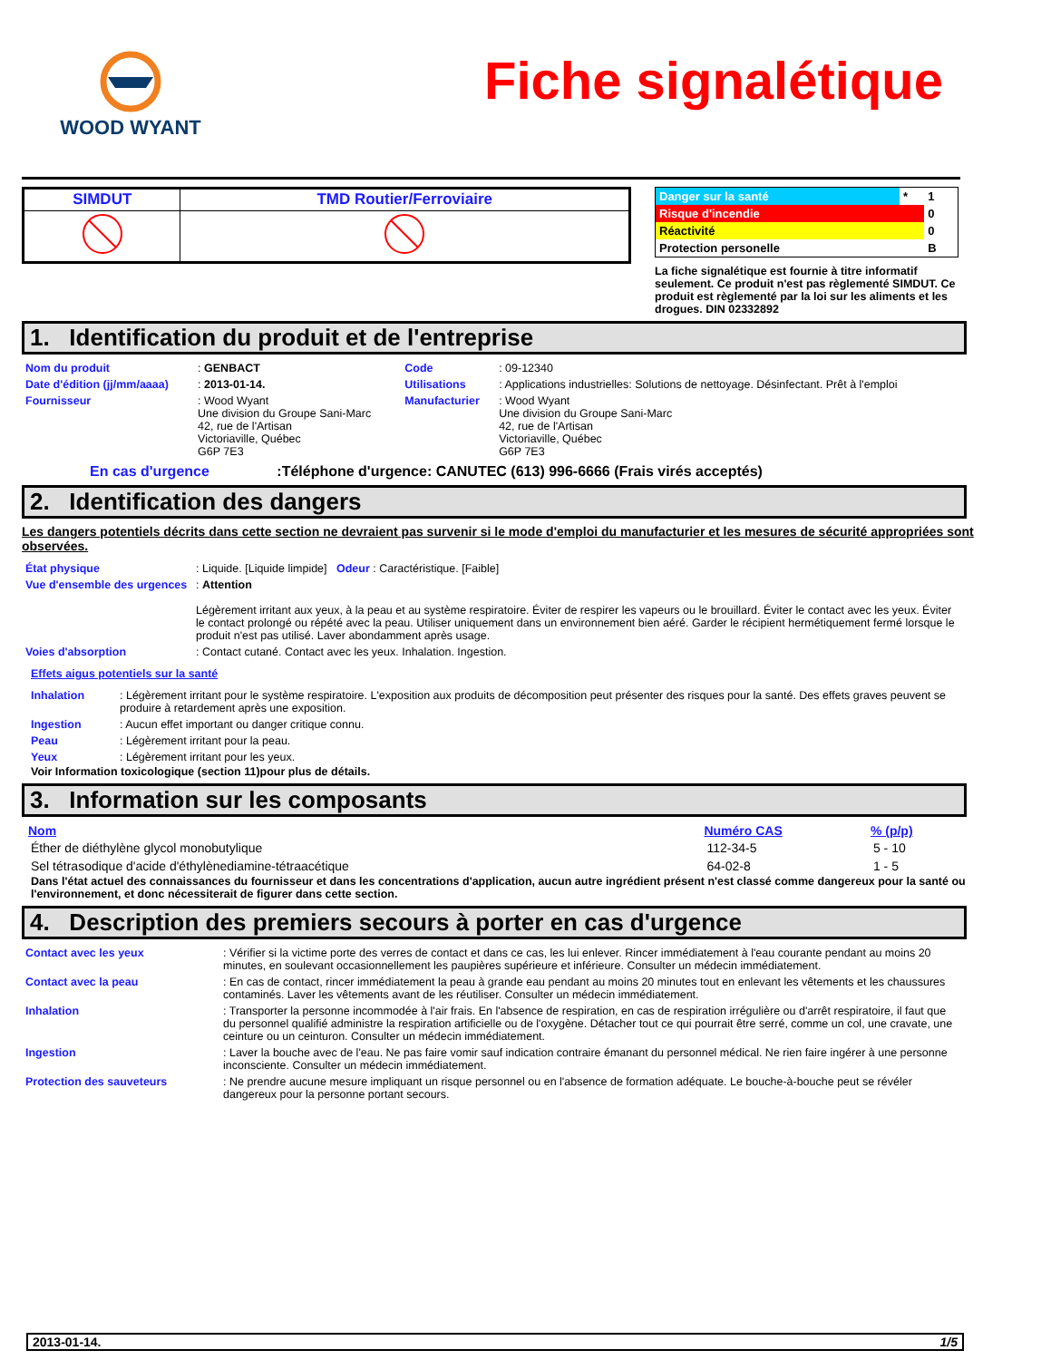WOOD WYANT
Fiche signalétique
| SIMDUT | TMD Routier/Ferroviaire |
| --- | --- |
| Danger sur la santé | * | 1 |
| Risque d'incendie | | 0 |
| Réactivité | | 0 |
| Protection personelle | | B |
La fiche signalétique est fournie à titre informatif seulement. Ce produit n'est pas règlementé SIMDUT. Ce produit est règlementé par la loi sur les aliments et les drogues. DIN 02332892
1. Identification du produit et de l'entreprise
| Nom du produit | : GENBACT | Code | : 09-12340 |
| Date d'édition (jj/mm/aaaa) | : 2013-01-14. | Utilisations | : Applications industrielles: Solutions de nettoyage. Désinfectant. Prêt à l'emploi |
| Fournisseur | : Wood Wyant Une division du Groupe Sani-Marc 42, rue de l'Artisan Victoriaville, Québec G6P 7E3 | Manufacturier | : Wood Wyant Une division du Groupe Sani-Marc 42, rue de l'Artisan Victoriaville, Québec G6P 7E3 |
En cas d'urgence :Téléphone d'urgence: CANUTEC (613) 996-6666 (Frais virés acceptés)
2. Identification des dangers
Les dangers potentiels décrits dans cette section ne devraient pas survenir si le mode d'emploi du manufacturier et les mesures de sécurité appropriées sont observées.
| État physique | : Liquide. [Liquide limpide] Odeur : Caractéristique. [Faible] |
| Vue d'ensemble des urgences | : Attention Légèrement irritant aux yeux, à la peau et au système respiratoire. Éviter de respirer les vapeurs ou le brouillard. Éviter le contact avec les yeux. Éviter le contact prolongé ou répété avec la peau. Utiliser uniquement dans un environnement bien aéré. Garder le récipient hermétiquement fermé lorsque le produit n'est pas utilisé. Laver abondamment après usage. |
| Voies d'absorption | : Contact cutané. Contact avec les yeux. Inhalation. Ingestion. |
Effets aigus potentiels sur la santé
| Inhalation | : Légèrement irritant pour le système respiratoire. L'exposition aux produits de décomposition peut présenter des risques pour la santé. Des effets graves peuvent se produire à retardement après une exposition. |
| Ingestion | : Aucun effet important ou danger critique connu. |
| Peau | : Légèrement irritant pour la peau. |
| Yeux | : Légèrement irritant pour les yeux. |
Voir Information toxicologique (section 11)pour plus de détails.
3. Information sur les composants
| Nom | Numéro CAS | % (p/p) |
| --- | --- | --- |
| Éther de diéthylène glycol monobutylique | 112-34-5 | 5 - 10 |
| Sel tétrasodique d'acide d'éthylènediamine-tétraacétique | 64-02-8 | 1 - 5 |
Dans l'état actuel des connaissances du fournisseur et dans les concentrations d'application, aucun autre ingrédient présent n'est classé comme dangereux pour la santé ou l'environnement, et donc nécessiterait de figurer dans cette section.
4. Description des premiers secours à porter en cas d'urgence
| Contact avec les yeux | : Vérifier si la victime porte des verres de contact et dans ce cas, les lui enlever. Rincer immédiatement à l'eau courante pendant au moins 20 minutes, en soulevant occasionnellement les paupières supérieure et inférieure. Consulter un médecin immédiatement. |
| Contact avec la peau | : En cas de contact, rincer immédiatement la peau à grande eau pendant au moins 20 minutes tout en enlevant les vêtements et les chaussures contaminés. Laver les vêtements avant de les réutiliser. Consulter un médecin immédiatement. |
| Inhalation | : Transporter la personne incommodée à l'air frais. En l'absence de respiration, en cas de respiration irrégulière ou d'arrêt respiratoire, il faut que du personnel qualifié administre la respiration artificielle ou de l'oxygène. Détacher tout ce qui pourrait être serré, comme un col, une cravate, une ceinture ou un ceinturon. Consulter un médecin immédiatement. |
| Ingestion | : Laver la bouche avec de l'eau. Ne pas faire vomir sauf indication contraire émanant du personnel médical. Ne rien faire ingérer à une personne inconsciente. Consulter un médecin immédiatement. |
| Protection des sauveteurs | : Ne prendre aucune mesure impliquant un risque personnel ou en l'absence de formation adéquate. Le bouche-à-bouche peut se révéler dangereux pour la personne portant secours. |
2013-01-14. 1/5